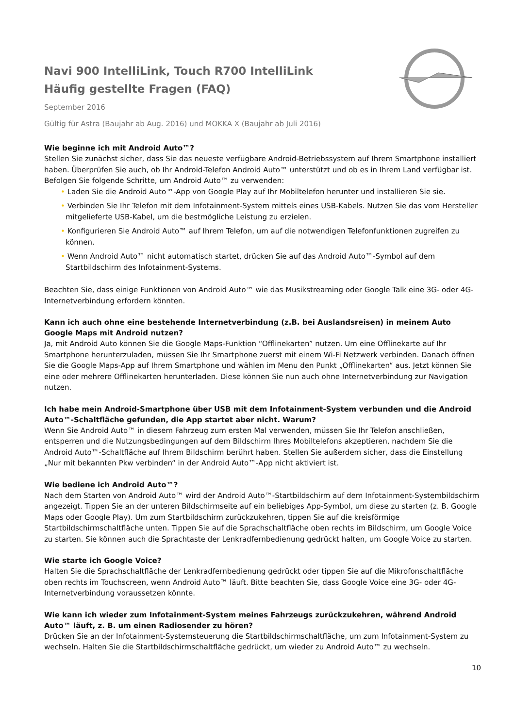Navi 900 IntelliLink, Touch R700 IntelliLink
Häufig gestellte Fragen (FAQ)
September 2016
Gültig für Astra (Baujahr ab Aug. 2016) und MOKKA X (Baujahr ab Juli 2016)
Wie beginne ich mit Android Auto™?
Stellen Sie zunächst sicher, dass Sie das neueste verfügbare Android-Betriebssystem auf Ihrem Smartphone installiert haben. Überprüfen Sie auch, ob Ihr Android-Telefon Android Auto™ unterstützt und ob es in Ihrem Land verfügbar ist. Befolgen Sie folgende Schritte, um Android Auto™ zu verwenden:
• Laden Sie die Android Auto™-App von Google Play auf Ihr Mobiltelefon herunter und installieren Sie sie.
• Verbinden Sie Ihr Telefon mit dem Infotainment-System mittels eines USB-Kabels. Nutzen Sie das vom Hersteller mitgelieferte USB-Kabel, um die bestmögliche Leistung zu erzielen.
• Konfigurieren Sie Android Auto™ auf Ihrem Telefon, um auf die notwendigen Telefonfunktionen zugreifen zu können.
• Wenn Android Auto™ nicht automatisch startet, drücken Sie auf das Android Auto™-Symbol auf dem Startbildschirm des Infotainment-Systems.
Beachten Sie, dass einige Funktionen von Android Auto™ wie das Musikstreaming oder Google Talk eine 3G- oder 4G-Internetverbindung erfordern könnten.
Kann ich auch ohne eine bestehende Internetverbindung (z.B. bei Auslandsreisen) in meinem Auto Google Maps mit Android nutzen?
Ja, mit Android Auto können Sie die Google Maps-Funktion “Offlinekarten” nutzen. Um eine Offlinekarte auf Ihr Smartphone herunterzuladen, müssen Sie Ihr Smartphone zuerst mit einem Wi-Fi Netzwerk verbinden. Danach öffnen Sie die Google Maps-App auf Ihrem Smartphone und wählen im Menu den Punkt „Offlinekarten“ aus. Jetzt können Sie eine oder mehrere Offlinekarten herunterladen. Diese können Sie nun auch ohne Internetverbindung zur Navigation nutzen.
Ich habe mein Android-Smartphone über USB mit dem Infotainment-System verbunden und die Android Auto™-Schaltfläche gefunden, die App startet aber nicht. Warum?
Wenn Sie Android Auto™ in diesem Fahrzeug zum ersten Mal verwenden, müssen Sie Ihr Telefon anschließen, entsperren und die Nutzungsbedingungen auf dem Bildschirm Ihres Mobiltelefons akzeptieren, nachdem Sie die Android Auto™-Schaltfläche auf Ihrem Bildschirm berührt haben. Stellen Sie außerdem sicher, dass die Einstellung „Nur mit bekannten Pkw verbinden“ in der Android Auto™-App nicht aktiviert ist.
Wie bediene ich Android Auto™?
Nach dem Starten von Android Auto™ wird der Android Auto™-Startbildschirm auf dem Infotainment-Systembildschirm angezeigt. Tippen Sie an der unteren Bildschirmseite auf ein beliebiges App-Symbol, um diese zu starten (z. B. Google Maps oder Google Play). Um zum Startbildschirm zurückzukehren, tippen Sie auf die kreisförmige Startbildschirmschaltfläche unten. Tippen Sie auf die Sprachschaltfläche oben rechts im Bildschirm, um Google Voice zu starten. Sie können auch die Sprachtaste der Lenkradfernbedienung gedrückt halten, um Google Voice zu starten.
Wie starte ich Google Voice?
Halten Sie die Sprachschaltfläche der Lenkradfernbedienung gedrückt oder tippen Sie auf die Mikrofonschaltfläche oben rechts im Touchscreen, wenn Android Auto™ läuft. Bitte beachten Sie, dass Google Voice eine 3G- oder 4G-Internetverbindung voraussetzen könnte.
Wie kann ich wieder zum Infotainment-System meines Fahrzeugs zurückzukehren, während Android Auto™ läuft, z. B. um einen Radiosender zu hören?
Drücken Sie an der Infotainment-Systemsteuerung die Startbildschirmschaltfläche, um zum Infotainment-System zu wechseln. Halten Sie die Startbildschirmschaltfläche gedrückt, um wieder zu Android Auto™ zu wechseln.
10